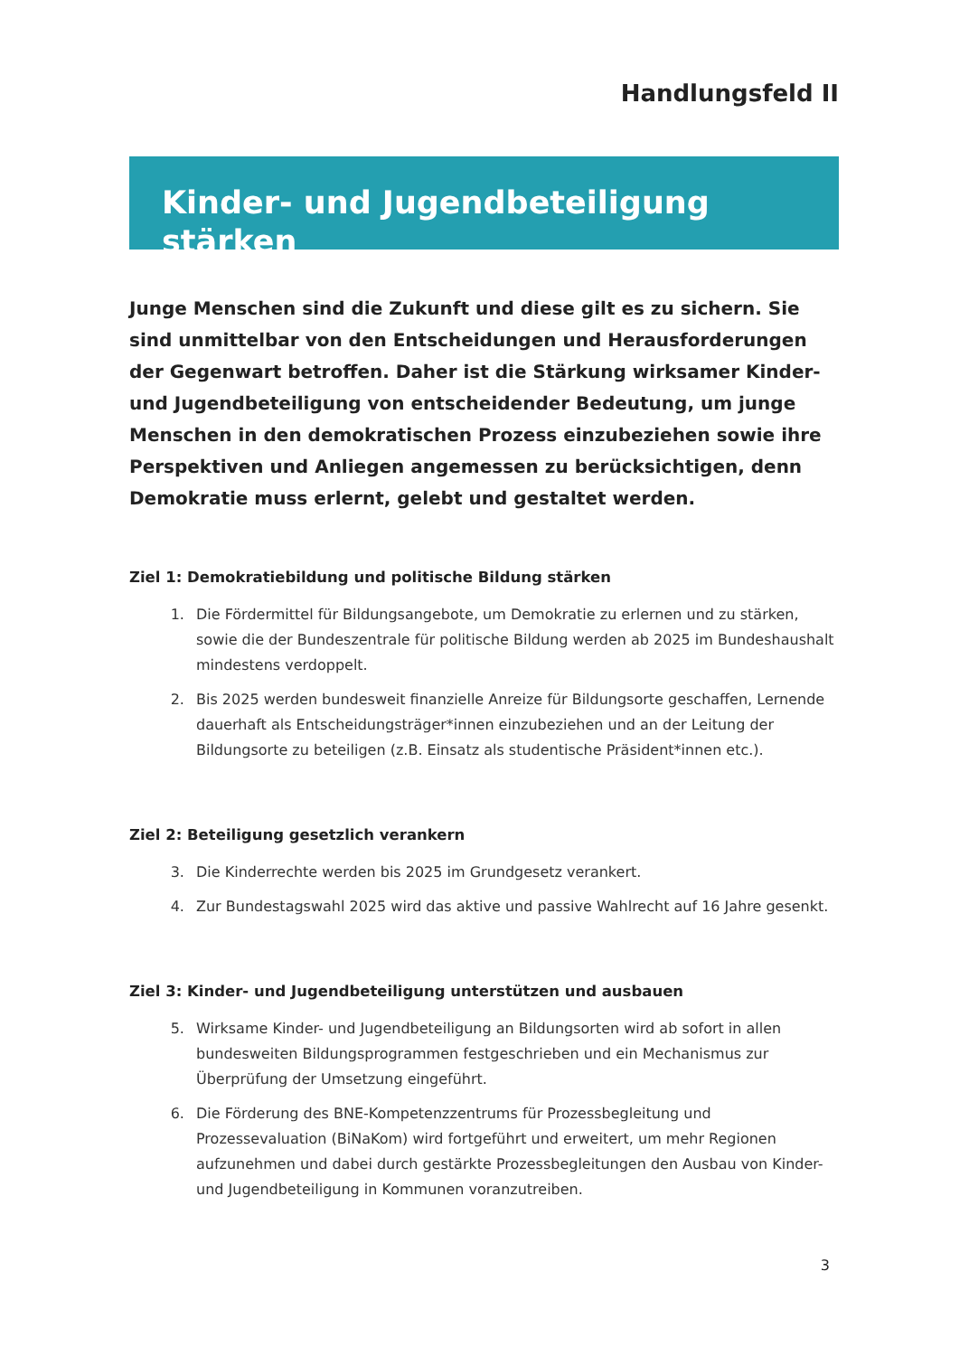Handlungsfeld II
Kinder- und Jugendbeteiligung stärken
Junge Menschen sind die Zukunft und diese gilt es zu sichern. Sie sind unmittelbar von den Entscheidungen und Herausforderungen der Gegenwart betroffen. Daher ist die Stärkung wirksamer Kinder- und Jugendbeteiligung von entscheidender Bedeutung, um junge Menschen in den demokratischen Prozess einzubeziehen sowie ihre Perspektiven und Anliegen angemessen zu berücksichtigen, denn Demokratie muss erlernt, gelebt und gestaltet werden.
Ziel 1: Demokratiebildung und politische Bildung stärken
1. Die Fördermittel für Bildungsangebote, um Demokratie zu erlernen und zu stärken, sowie die der Bundeszentrale für politische Bildung werden ab 2025 im Bundeshaushalt mindestens verdoppelt.
2. Bis 2025 werden bundesweit finanzielle Anreize für Bildungsorte geschaffen, Lernende dauerhaft als Entscheidungsträger*innen einzubeziehen und an der Leitung der Bildungsorte zu beteiligen (z.B. Einsatz als studentische Präsident*innen etc.).
Ziel 2: Beteiligung gesetzlich verankern
3. Die Kinderrechte werden bis 2025 im Grundgesetz verankert.
4. Zur Bundestagswahl 2025 wird das aktive und passive Wahlrecht auf 16 Jahre gesenkt.
Ziel 3: Kinder- und Jugendbeteiligung unterstützen und ausbauen
5. Wirksame Kinder- und Jugendbeteiligung an Bildungsorten wird ab sofort in allen bundesweiten Bildungsprogrammen festgeschrieben und ein Mechanismus zur Überprüfung der Umsetzung eingeführt.
6. Die Förderung des BNE-Kompetenzzentrums für Prozessbegleitung und Prozessevaluation (BiNaKom) wird fortgeführt und erweitert, um mehr Regionen aufzunehmen und dabei durch gestärkte Prozessbegleitungen den Ausbau von Kinder- und Jugendbeteiligung in Kommunen voranzutreiben.
3